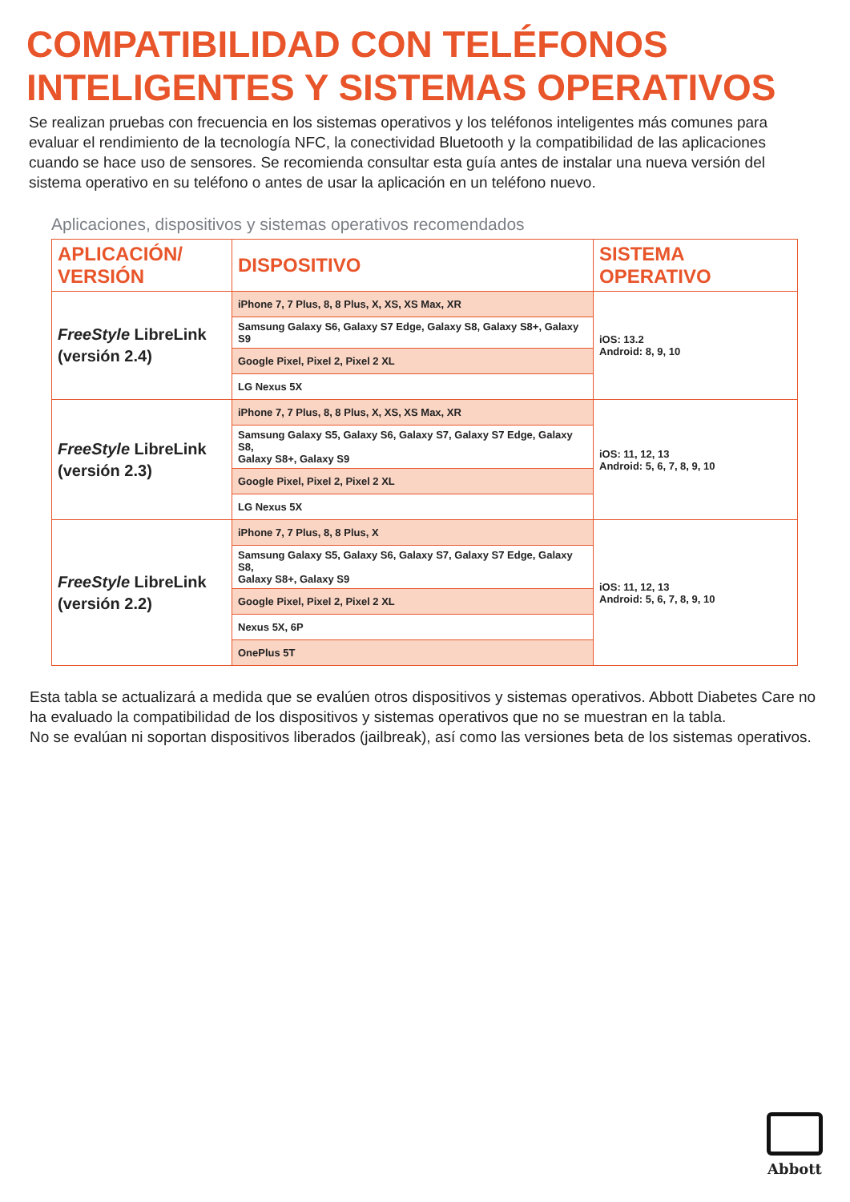COMPATIBILIDAD CON TELÉFONOS
INTELIGENTES Y SISTEMAS OPERATIVOS
Se realizan pruebas con frecuencia en los sistemas operativos y los teléfonos inteligentes más comunes para evaluar el rendimiento de la tecnología NFC, la conectividad Bluetooth y la compatibilidad de las aplicaciones cuando se hace uso de sensores. Se recomienda consultar esta guía antes de instalar una nueva versión del sistema operativo en su teléfono o antes de usar la aplicación en un teléfono nuevo.
Aplicaciones, dispositivos y sistemas operativos recomendados
| APLICACIÓN/ VERSIÓN | DISPOSITIVO | SISTEMA OPERATIVO |
| --- | --- | --- |
| FreeStyle LibreLink (versión 2.4) | iPhone 7, 7 Plus, 8, 8 Plus, X, XS, XS Max, XR | iOS: 13.2 Android: 8, 9, 10 |
| | Samsung Galaxy S6, Galaxy S7 Edge, Galaxy S8, Galaxy S8+, Galaxy S9 | |
| | Google Pixel, Pixel 2, Pixel 2 XL | |
| | LG Nexus 5X | |
| FreeStyle LibreLink (versión 2.3) | iPhone 7, 7 Plus, 8, 8 Plus, X, XS, XS Max, XR | iOS: 11, 12, 13 Android: 5, 6, 7, 8, 9, 10 |
| | Samsung Galaxy S5, Galaxy S6, Galaxy S7, Galaxy S7 Edge, Galaxy S8, Galaxy S8+, Galaxy S9 | |
| | Google Pixel, Pixel 2, Pixel 2 XL | |
| | LG Nexus 5X | |
| FreeStyle LibreLink (versión 2.2) | iPhone 7, 7 Plus, 8, 8 Plus, X | iOS: 11, 12, 13 Android: 5, 6, 7, 8, 9, 10 |
| | Samsung Galaxy S5, Galaxy S6, Galaxy S7, Galaxy S7 Edge, Galaxy S8, Galaxy S8+, Galaxy S9 | |
| | Google Pixel, Pixel 2, Pixel 2 XL | |
| | Nexus 5X, 6P | |
| | OnePlus 5T | |
Esta tabla se actualizará a medida que se evalúen otros dispositivos y sistemas operativos. Abbott Diabetes Care no ha evaluado la compatibilidad de los dispositivos y sistemas operativos que no se muestran en la tabla.
No se evalúan ni soportan dispositivos liberados (jailbreak), así como las versiones beta de los sistemas operativos.
Abbott